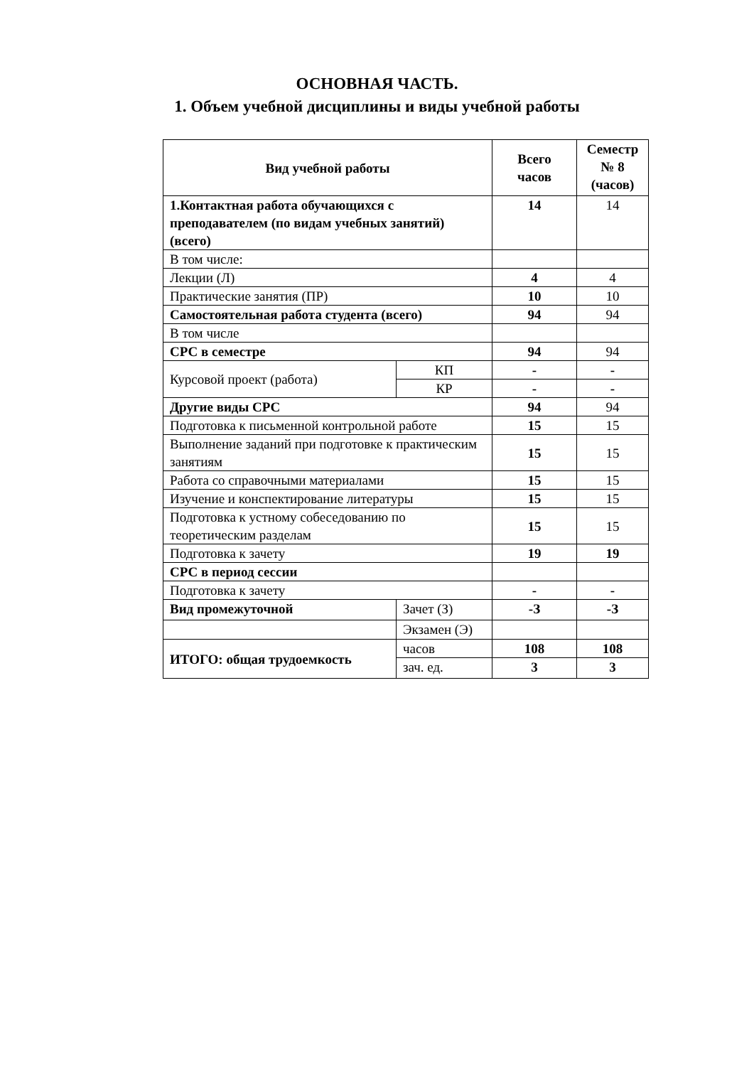ОСНОВНАЯ ЧАСТЬ.
1. Объем учебной дисциплины и виды учебной работы
| Вид учебной работы | | Всего часов | Семестр № 8 (часов) |
| --- | --- | --- | --- |
| 1.Контактная работа обучающихся с преподавателем (по видам учебных занятий) (всего) | | 14 | 14 |
| В том числе: | | | |
| Лекции (Л) | | 4 | 4 |
| Практические занятия (ПР) | | 10 | 10 |
| Самостоятельная работа студента (всего) | | 94 | 94 |
| В том числе | | | |
| СРС в семестре | | 94 | 94 |
| Курсовой проект (работа) | КП | - | - |
| | КР | - | - |
| Другие виды СРС | | 94 | 94 |
| Подготовка к письменной контрольной работе | | 15 | 15 |
| Выполнение заданий при подготовке к практическим занятиям | | 15 | 15 |
| Работа со справочными материалами | | 15 | 15 |
| Изучение и конспектирование литературы | | 15 | 15 |
| Подготовка к устному собеседованию по теоретическим разделам | | 15 | 15 |
| Подготовка к зачету | | 19 | 19 |
| СРС в период сессии | | | |
| Подготовка к зачету | | - | - |
| Вид промежуточной | Зачет (З) | -З | -З |
| | Экзамен (Э) | | |
| ИТОГО: общая трудоемкость | часов | 108 | 108 |
| | зач. ед. | 3 | 3 |